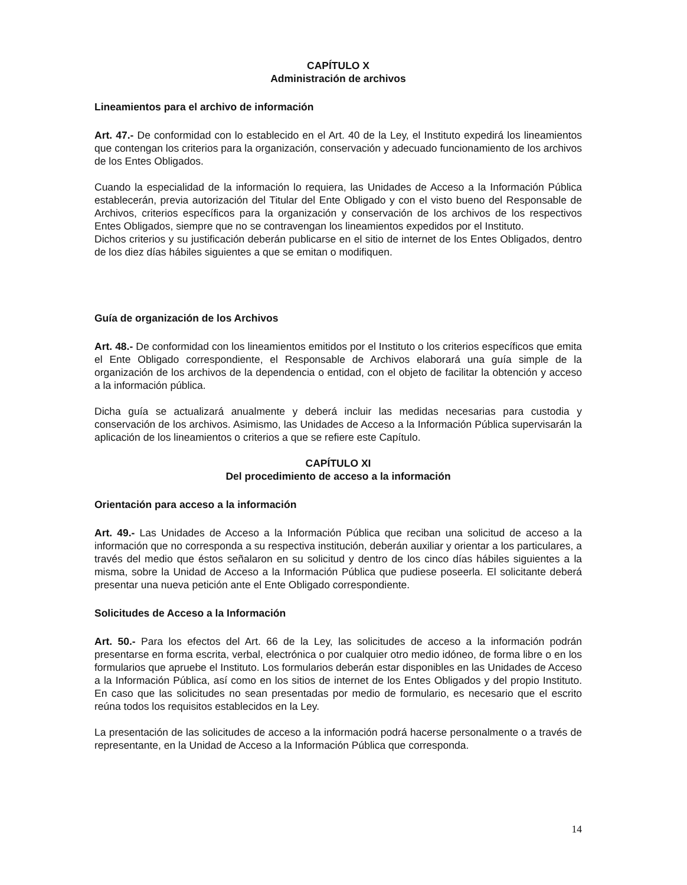CAPÍTULO X
Administración de archivos
Lineamientos para el archivo de información
Art. 47.- De conformidad con lo establecido en el Art. 40 de la Ley, el Instituto expedirá los lineamientos que contengan los criterios para la organización, conservación y adecuado funcionamiento de los archivos de los Entes Obligados.
Cuando la especialidad de la información lo requiera, las Unidades de Acceso a la Información Pública establecerán, previa autorización del Titular del Ente Obligado y con el visto bueno del Responsable de Archivos, criterios específicos para la organización y conservación de los archivos de los respectivos Entes Obligados, siempre que no se contravengan los lineamientos expedidos por el Instituto.
Dichos criterios y su justificación deberán publicarse en el sitio de internet de los Entes Obligados, dentro de los diez días hábiles siguientes a que se emitan o modifiquen.
Guía de organización de los Archivos
Art. 48.- De conformidad con los lineamientos emitidos por el Instituto o los criterios específicos que emita el Ente Obligado correspondiente, el Responsable de Archivos elaborará una guía simple de la organización de los archivos de la dependencia o entidad, con el objeto de facilitar la obtención y acceso a la información pública.
Dicha guía se actualizará anualmente y deberá incluir las medidas necesarias para custodia y conservación de los archivos. Asimismo, las Unidades de Acceso a la Información Pública supervisarán la aplicación de los lineamientos o criterios a que se refiere este Capítulo.
CAPÍTULO XI
Del procedimiento de acceso a la información
Orientación para acceso a la información
Art. 49.- Las Unidades de Acceso a la Información Pública que reciban una solicitud de acceso a la información que no corresponda a su respectiva institución, deberán auxiliar y orientar a los particulares, a través del medio que éstos señalaron en su solicitud y dentro de los cinco días hábiles siguientes a la misma, sobre la Unidad de Acceso a la Información Pública que pudiese poseerla. El solicitante deberá presentar una nueva petición ante el Ente Obligado correspondiente.
Solicitudes de Acceso a la Información
Art. 50.- Para los efectos del Art. 66 de la Ley, las solicitudes de acceso a la información podrán presentarse en forma escrita, verbal, electrónica o por cualquier otro medio idóneo, de forma libre o en los formularios que apruebe el Instituto. Los formularios deberán estar disponibles en las Unidades de Acceso a la Información Pública, así como en los sitios de internet de los Entes Obligados y del propio Instituto. En caso que las solicitudes no sean presentadas por medio de formulario, es necesario que el escrito reúna todos los requisitos establecidos en la Ley.
La presentación de las solicitudes de acceso a la información podrá hacerse personalmente o a través de representante, en la Unidad de Acceso a la Información Pública que corresponda.
14